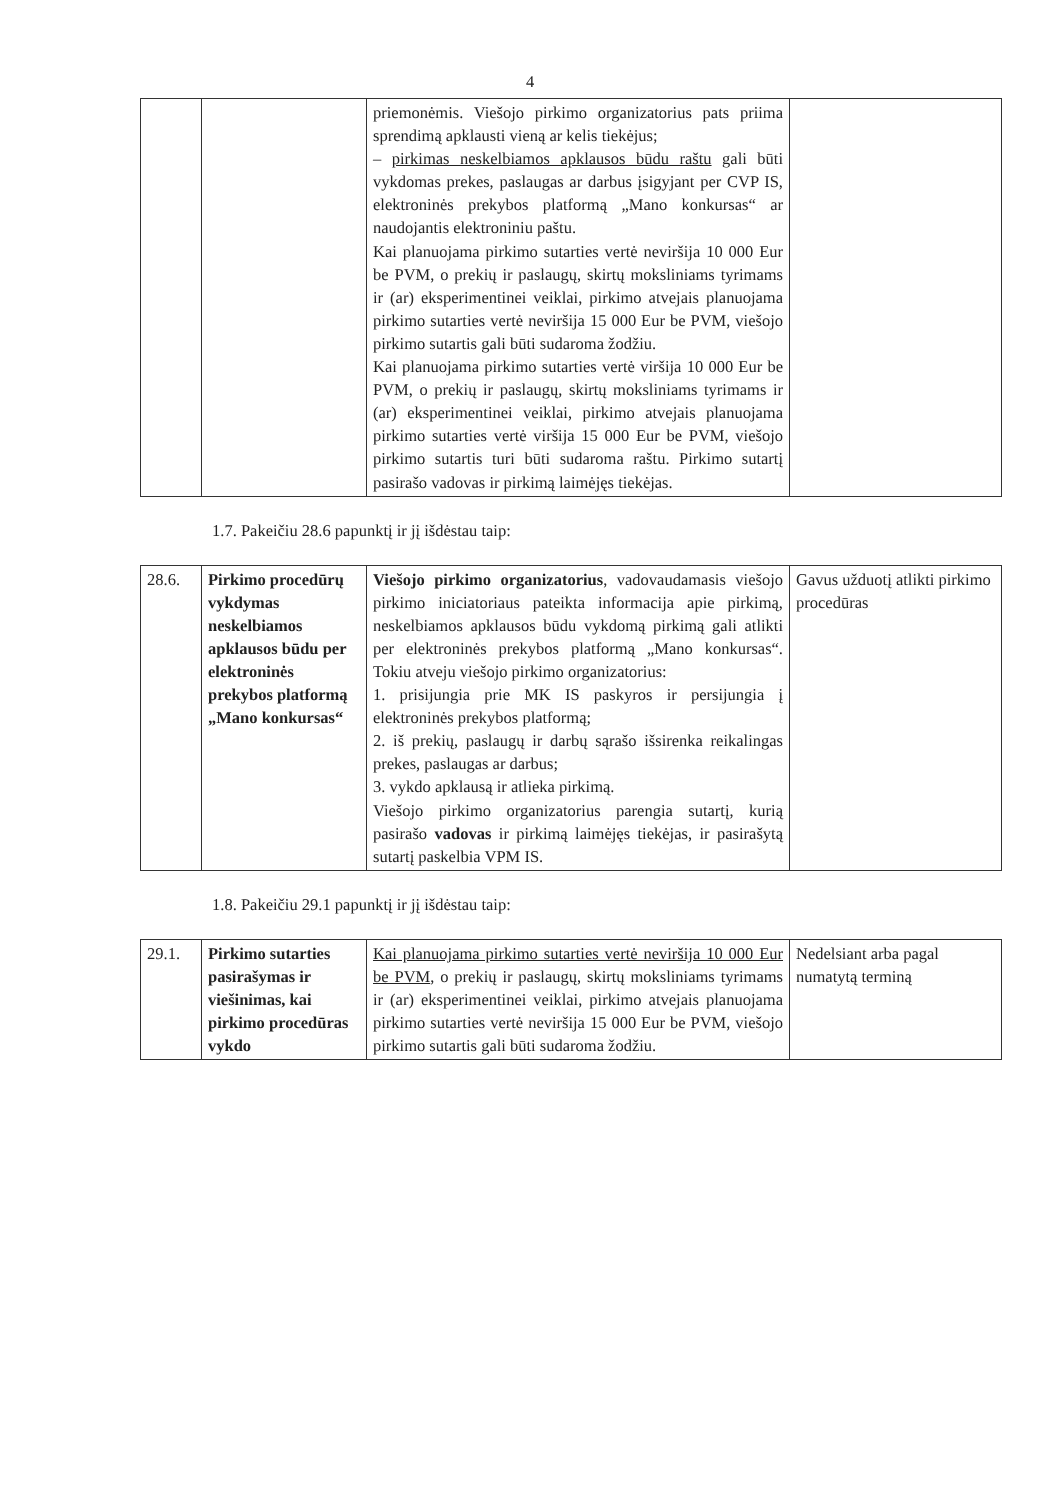4
| | | priemonėmis. Viešojo pirkimo organizatorius pats priima sprendimą apklausti vieną ar kelis tiekėjus; – pirkimas neskelbiamos apklausos būdu raštu gali būti vykdomas prekes, paslaugas ar darbus įsigyjant per CVP IS, elektroninės prekybos platformą „Mano konkursas“ ar naudojantis elektroniniu paštu. Kai planuojama pirkimo sutarties vertė neviršija 10 000 Eur be PVM, o prekių ir paslaugų, skirtų moksliniams tyrimams ir (ar) eksperimentinei veiklai, pirkimo atvejais planuojama pirkimo sutarties vertė neviršija 15 000 Eur be PVM, viešojo pirkimo sutartis gali būti sudaroma žodžiu. Kai planuojama pirkimo sutarties vertė viršija 10 000 Eur be PVM, o prekių ir paslaugų, skirtų moksliniams tyrimams ir (ar) eksperimentinei veiklai, pirkimo atvejais planuojama pirkimo sutarties vertė viršija 15 000 Eur be PVM, viešojo pirkimo sutartis turi būti sudaroma raštu. Pirkimo sutartį pasirašo vadovas ir pirkimą laimėjęs tiekėjas. | |
1.7. Pakeičiu 28.6 papunktį ir jį išdėstau taip:
| 28.6. | Pirkimo procedūrų vykdymas neskelbiamos apklausos būdu per elektroninės prekybos platformą „Mano konkursas“ | Viešojo pirkimo organizatorius , vadovaudamasis viešojo pirkimo iniciatoriaus pateikta informacija apie pirkimą, neskelbiamos apklausos būdu vykdomą pirkimą gali atlikti per elektroninės prekybos platformą „Mano konkursas“. Tokiu atveju viešojo pirkimo organizatorius: 1. prisijungia prie MK IS paskyros ir persijungia į elektroninės prekybos platformą; 2. iš prekių, paslaugų ir darbų sąrašo išsirenka reikalingas prekes, paslaugas ar darbus; 3. vykdo apklausą ir atlieka pirkimą. Viešojo pirkimo organizatorius parengia sutartį, kurią pasirašo vadovas ir pirkimą laimėjęs tiekėjas, ir pasirašytą sutartį paskelbia VPM IS. | Gavus užduotį atlikti pirkimo procedūras |
1.8. Pakeičiu 29.1 papunktį ir jį išdėstau taip:
| 29.1. | Pirkimo sutarties pasirašymas ir viešinimas, kai pirkimo procedūras vykdo | Kai planuojama pirkimo sutarties vertė neviršija 10 000 Eur be PVM , o prekių ir paslaugų, skirtų moksliniams tyrimams ir (ar) eksperimentinei veiklai, pirkimo atvejais planuojama pirkimo sutarties vertė neviršija 15 000 Eur be PVM, viešojo pirkimo sutartis gali būti sudaroma žodžiu. | Nedelsiant arba pagal numatytą terminą |